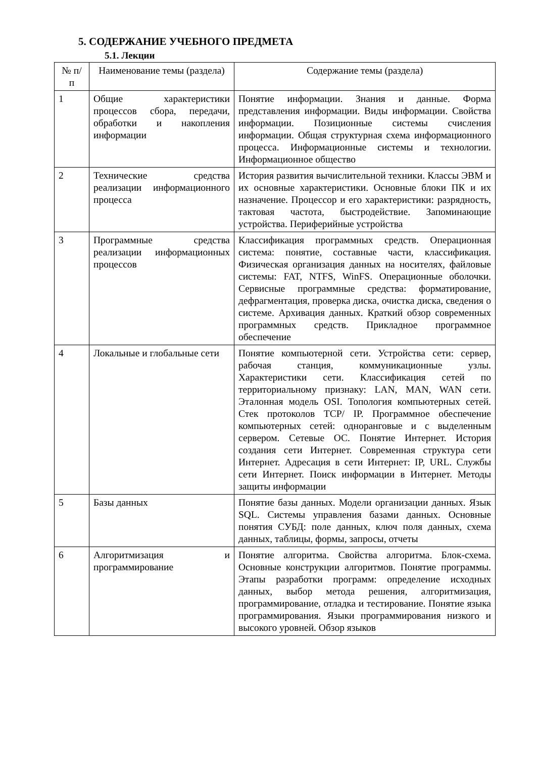5. СОДЕРЖАНИЕ УЧЕБНОГО ПРЕДМЕТА
5.1. Лекции
| № п/ п | Наименование темы (раздела) | Содержание темы (раздела) |
| --- | --- | --- |
| 1 | Общие характеристики процессов сбора, передачи, обработки и накопления информации | Понятие информации. Знания и данные. Форма представления информации. Виды информации. Свойства информации. Позиционные системы счисления информации. Общая структурная схема информационного процесса. Информационные системы и технологии. Информационное общество |
| 2 | Технические средства реализации информационного процесса | История развития вычислительной техники. Классы ЭВМ и их основные характеристики. Основные блоки ПК и их назначение. Процессор и его характеристики: разрядность, тактовая частота, быстродействие. Запоминающие устройства. Периферийные устройства |
| 3 | Программные средства реализации информационных процессов | Классификация программных средств. Операционная система: понятие, составные части, классификация. Физическая организация данных на носителях, файловые системы: FAT, NTFS, WinFS. Операционные оболочки. Сервисные программные средства: форматирование, дефрагментация, проверка диска, очистка диска, сведения о системе. Архивация данных. Краткий обзор современных программных средств. Прикладное программное обеспечение |
| 4 | Локальные и глобальные сети | Понятие компьютерной сети. Устройства сети: сервер, рабочая станция, коммуникационные узлы. Характеристики сети. Классификация сетей по территориальному признаку: LAN, MAN, WAN сети. Эталонная модель OSI. Топология компьютерных сетей. Стек протоколов TCP/ IP. Программное обеспечение компьютерных сетей: одноранговые и с выделенным сервером. Сетевые ОС. Понятие Интернет. История создания сети Интернет. Современная структура сети Интернет. Адресация в сети Интернет: IP, URL. Службы сети Интернет. Поиск информации в Интернет. Методы защиты информации |
| 5 | Базы данных | Понятие базы данных. Модели организации данных. Язык SQL. Системы управления базами данных. Основные понятия СУБД: поле данных, ключ поля данных, схема данных, таблицы, формы, запросы, отчеты |
| 6 | Алгоритмизация и программирование | Понятие алгоритма. Свойства алгоритма. Блок-схема. Основные конструкции алгоритмов. Понятие программы. Этапы разработки программ: определение исходных данных, выбор метода решения, алгоритмизация, программирование, отладка и тестирование. Понятие языка программирования. Языки программирования низкого и высокого уровней. Обзор языков |